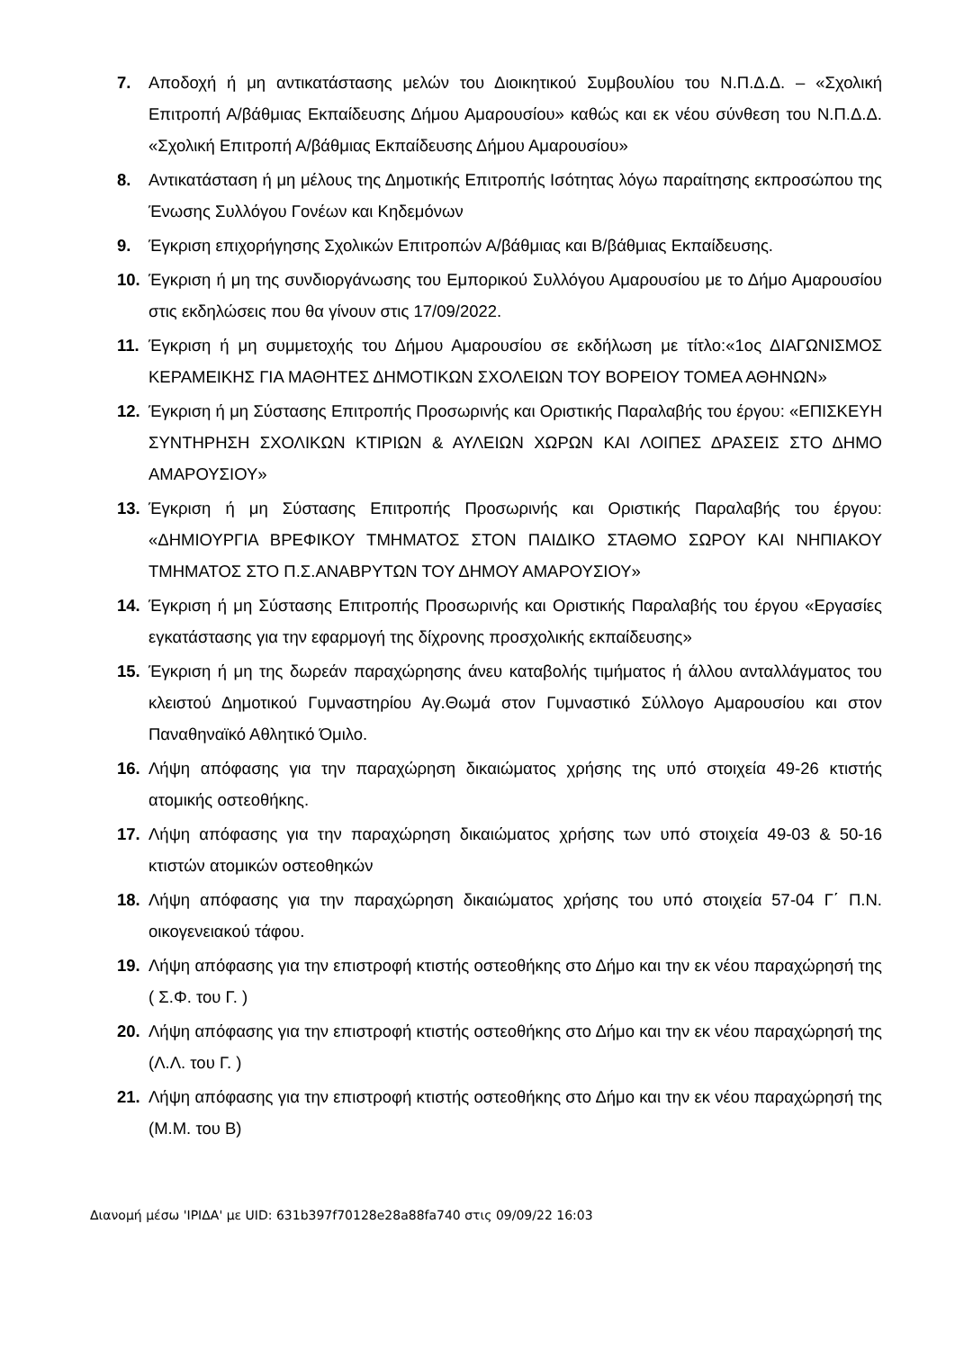7. Αποδοχή ή μη αντικατάστασης μελών του Διοικητικού Συμβουλίου του Ν.Π.Δ.Δ. – «Σχολική Επιτροπή Α/βάθμιας Εκπαίδευσης Δήμου Αμαρουσίου» καθώς και εκ νέου σύνθεση του Ν.Π.Δ.Δ. «Σχολική Επιτροπή Α/βάθμιας Εκπαίδευσης Δήμου Αμαρουσίου»
8. Αντικατάσταση ή μη μέλους της Δημοτικής Επιτροπής Ισότητας λόγω παραίτησης εκπροσώπου της Ένωσης Συλλόγου Γονέων και Κηδεμόνων
9. Έγκριση επιχορήγησης Σχολικών Επιτροπών Α/βάθμιας και Β/βάθμιας Εκπαίδευσης.
10. Έγκριση ή μη της συνδιοργάνωσης του Εμπορικού Συλλόγου Αμαρουσίου με το Δήμο Αμαρουσίου στις εκδηλώσεις που θα γίνουν στις 17/09/2022.
11. Έγκριση ή μη συμμετοχής του Δήμου Αμαρουσίου σε εκδήλωση με τίτλο:«1ος ΔΙΑΓΩΝΙΣΜΟΣ ΚΕΡΑΜΕΙΚΗΣ ΓΙΑ ΜΑΘΗΤΕΣ ΔΗΜΟΤΙΚΩΝ ΣΧΟΛΕΙΩΝ ΤΟΥ ΒΟΡΕΙΟΥ ΤΟΜΕΑ ΑΘΗΝΩΝ»
12. Έγκριση ή μη Σύστασης Επιτροπής Προσωρινής και Οριστικής Παραλαβής του έργου: «ΕΠΙΣΚΕΥΗ ΣΥΝΤΗΡΗΣΗ ΣΧΟΛΙΚΩΝ ΚΤΙΡΙΩΝ & ΑΥΛΕΙΩΝ ΧΩΡΩΝ ΚΑΙ ΛΟΙΠΕΣ ΔΡΑΣΕΙΣ ΣΤΟ ΔΗΜΟ ΑΜΑΡΟΥΣΙΟΥ»
13. Έγκριση ή μη Σύστασης Επιτροπής Προσωρινής και Οριστικής Παραλαβής του έργου: «ΔΗΜΙΟΥΡΓΙΑ ΒΡΕΦΙΚΟΥ ΤΜΗΜΑΤΟΣ ΣΤΟΝ ΠΑΙΔΙΚΟ ΣΤΑΘΜΟ ΣΩΡΟΥ ΚΑΙ ΝΗΠΙΑΚΟΥ ΤΜΗΜΑΤΟΣ ΣΤΟ Π.Σ.ΑΝΑΒΡΥΤΩΝ ΤΟΥ ΔΗΜΟΥ ΑΜΑΡΟΥΣΙΟΥ»
14. Έγκριση ή μη Σύστασης Επιτροπής Προσωρινής και Οριστικής Παραλαβής του έργου «Εργασίες εγκατάστασης για την εφαρμογή της δίχρονης προσχολικής εκπαίδευσης»
15. Έγκριση ή μη της δωρεάν παραχώρησης άνευ καταβολής τιμήματος ή άλλου ανταλλάγματος του κλειστού Δημοτικού Γυμναστηρίου Αγ.Θωμά στον Γυμναστικό Σύλλογο Αμαρουσίου και στον Παναθηναϊκό Αθλητικό Όμιλο.
16. Λήψη απόφασης για την παραχώρηση δικαιώματος χρήσης της υπό στοιχεία 49-26 κτιστής ατομικής οστεοθήκης.
17. Λήψη απόφασης για την παραχώρηση δικαιώματος χρήσης των υπό στοιχεία 49-03 & 50-16 κτιστών ατομικών οστεοθηκών
18. Λήψη απόφασης για την παραχώρηση δικαιώματος χρήσης του υπό στοιχεία 57-04 Γ΄ Π.Ν. οικογενειακού τάφου.
19. Λήψη απόφασης για την επιστροφή κτιστής οστεοθήκης στο Δήμο και την εκ νέου παραχώρησή της ( Σ.Φ. του Γ. )
20. Λήψη απόφασης για την επιστροφή κτιστής οστεοθήκης στο Δήμο και την εκ νέου παραχώρησή της (Λ.Λ. του Γ. )
21. Λήψη απόφασης για την επιστροφή κτιστής οστεοθήκης στο Δήμο και την εκ νέου παραχώρησή της (Μ.Μ. του Β)
Διανομή μέσω 'ΙΡΙΔΑ' με UID: 631b397f70128e28a88fa740 στις 09/09/22 16:03